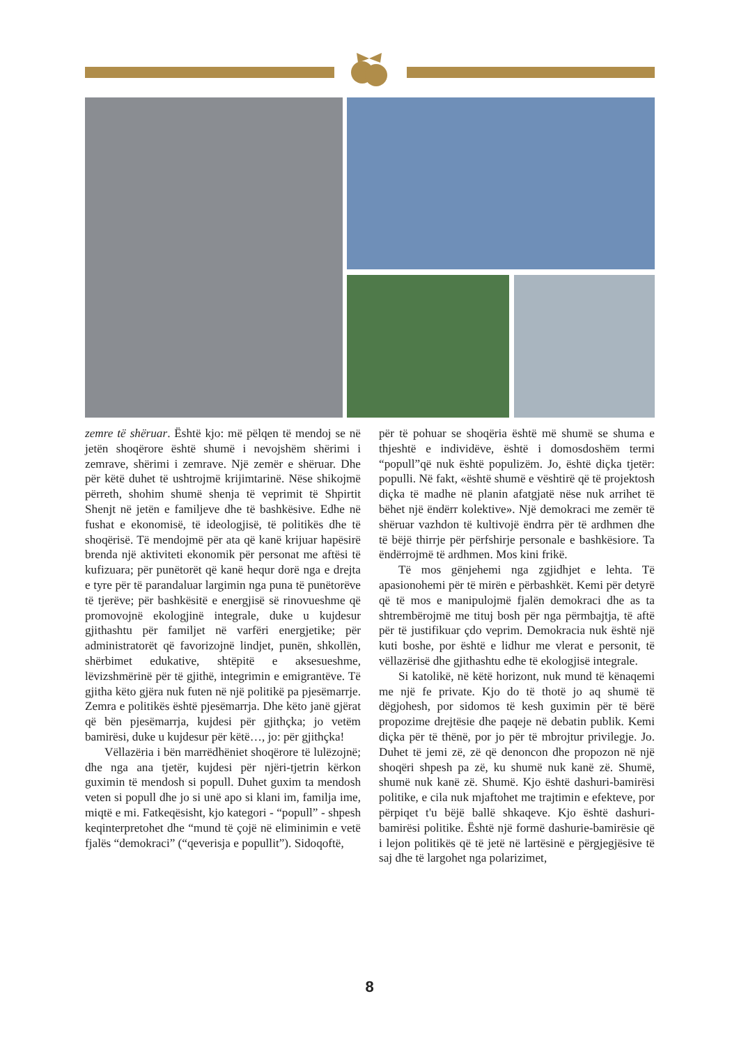zemre të shëruar. Është kjo: më pëlqen të mendoj se në jetën shoqërore është shumë i nevojshëm shërimi i zemrave, shërimi i zemrave. Një zemër e shëruar. Dhe për këtë duhet të ushtrojmë krijimtarinë. Nëse shikojmë përreth, shohim shumë shenja të veprimit të Shpirtit Shenjt në jetën e familjeve dhe të bashkësive. Edhe në fushat e ekonomisë, të ideologjisë, të politikës dhe të shoqërisë. Të mendojmë për ata që kanë krijuar hapësirë brenda një aktiviteti ekonomik për personat me aftësi të kufizuara; për punëtorët që kanë hequr dorë nga e drejta e tyre për të parandaluar largimin nga puna të punëtorëve të tjerëve; për bashkësitë e energjisë së rinovueshme që promovojnë ekologjinë integrale, duke u kujdesur gjithashtu për familjet në varfëri energjetike; për administratorët që favorizojnë lindjet, punën, shkollën, shërbimet edukative, shtëpitë e aksesueshme, lëvizshmërinë për të gjithë, integrimin e emigrantëve. Të gjitha këto gjëra nuk futen në një politikë pa pjesëmarrje. Zemra e politikës është pjesëmarrja. Dhe këto janë gjërat që bën pjesëmarrja, kujdesi për gjithçka; jo vetëm bamirësi, duke u kujdesur për këtë…, jo: për gjithçka!
Vëllazëria i bën marrëdhëniet shoqërore të lulëzojnë; dhe nga ana tjetër, kujdesi për njëri-tjetrin kërkon guximin të mendosh si popull. Duhet guxim ta mendosh veten si popull dhe jo si unë apo si klani im, familja ime, miqtë e mi. Fatkeqësisht, kjo kategori - “popull” - shpesh keqinterpretohet dhe “mund të çojë në eliminimin e vetë fjalës “demokraci” (“qeverisja e popullit”). Sidoqoftë,
për të pohuar se shoqëria është më shumë se shuma e thjeshtë e individëve, është i domosdoshëm termi “popull”që nuk është populizëm. Jo, është diçka tjetër: populli. Në fakt, «është shumë e vështirë që të projektosh diçka të madhe në planin afatgjatë nëse nuk arrihet të bëhet një ëndërr kolektive». Një demokraci me zemër të shëruar vazhdon të kultivojë ëndrra për të ardhmen dhe të bëjë thirrje për përfshirje personale e bashkësiore. Ta ëndërrojmë të ardhmen. Mos kini frikë.
Të mos gënjehemi nga zgjidhjet e lehta. Të apasionohemi për të mirën e përbashkët. Kemi për detyrë që të mos e manipulojmë fjalën demokraci dhe as ta shtrembërojmë me tituj bosh për nga përmbajtja, të aftë për të justifikuar çdo veprim. Demokracia nuk është një kuti boshe, por është e lidhur me vlerat e personit, të vëllazërisë dhe gjithashtu edhe të ekologjisë integrale.
Si katolikë, në këtë horizont, nuk mund të kënaqemi me një fe private. Kjo do të thotë jo aq shumë të dëgjohesh, por sidomos të kesh guximin për të bërë propozime drejtësie dhe paqeje në debatin publik. Kemi diçka për të thënë, por jo për të mbrojtur privilegje. Jo. Duhet të jemi zë, zë që denoncon dhe propozon në një shoqëri shpesh pa zë, ku shumë nuk kanë zë. Shumë, shumë nuk kanë zë. Shumë. Kjo është dashuri-bamirësi politike, e cila nuk mjaftohet me trajtimin e efekteve, por përpiqet t'u bëjë ballë shkaqeve. Kjo është dashuri-bamirësi politike. Është një formë dashurie-bamirësie që i lejon politikës që të jetë në lartësinë e përgjegjësive të saj dhe të largohet nga polarizimet,
8